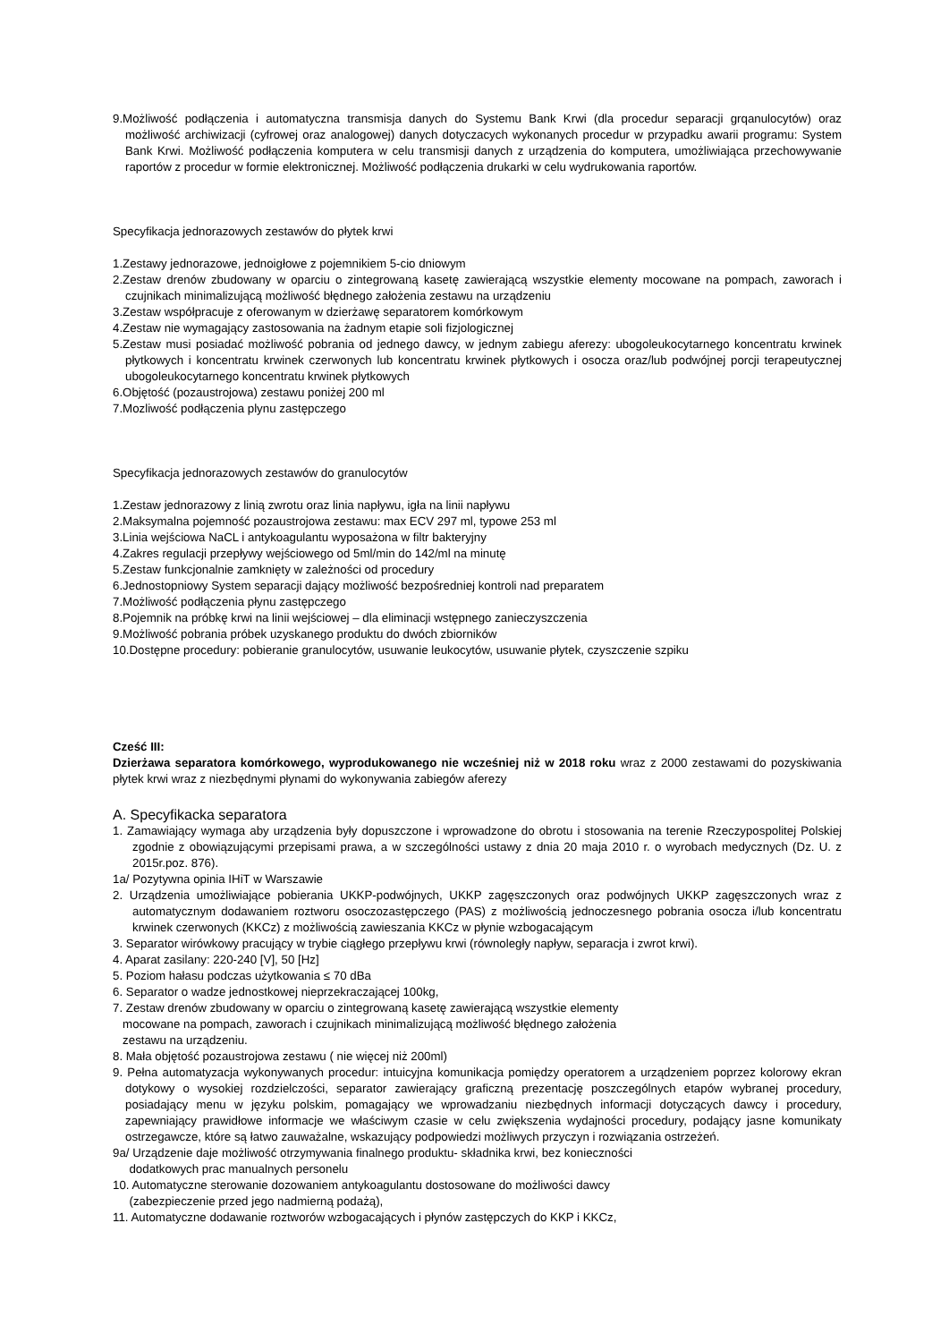9.Możliwość podłączenia i automatyczna transmisja danych do Systemu Bank Krwi (dla procedur separacji grqanulocytów) oraz możliwość archiwizacji (cyfrowej oraz analogowej) danych dotyczacych wykonanych procedur w przypadku awarii programu: System Bank Krwi. Możliwość podłączenia komputera w celu transmisji danych z urządzenia do komputera, umożliwiająca przechowywanie raportów z procedur w formie elektronicznej. Możliwość podłączenia drukarki w celu wydrukowania raportów.
Specyfikacja jednorazowych zestawów do płytek krwi
1.Zestawy jednorazowe, jednoigłowe z pojemnikiem 5-cio dniowym
2.Zestaw drenów zbudowany w oparciu o zintegrowaną kasetę zawierającą wszystkie elementy mocowane na pompach, zaworach i czujnikach minimalizującą możliwość błędnego założenia zestawu na urządzeniu
3.Zestaw współpracuje z oferowanym w dzierżawę separatorem komórkowym
4.Zestaw nie wymagający zastosowania na żadnym etapie soli fizjologicznej
5.Zestaw musi posiadać możliwość pobrania od jednego dawcy, w jednym zabiegu aferezy: ubogoleukocytarnego koncentratu krwinek płytkowych i koncentratu krwinek czerwonych lub koncentratu krwinek płytkowych i osocza oraz/lub podwójnej porcji terapeutycznej ubogoleukocytarnego koncentratu krwinek płytkowych
6.Objętość (pozaustrojowa) zestawu poniżej 200 ml
7.Mozliwość podłączenia plynu zastępczego
Specyfikacja jednorazowych zestawów do granulocytów
1.Zestaw jednorazowy z linią zwrotu oraz linia napływu, igła na linii napływu
2.Maksymalna pojemność pozaustrojowa zestawu: max ECV 297 ml, typowe 253 ml
3.Linia wejściowa NaCL i antykoagulantu wyposażona w filtr bakteryjny
4.Zakres regulacji przepływy wejściowego od 5ml/min do 142/ml na minutę
5.Zestaw funkcjonalnie zamknięty w zależności od procedury
6.Jednostopniowy System separacji dający możliwość bezpośredniej kontroli nad preparatem
7.Możliwość podłączenia płynu zastępczego
8.Pojemnik na próbkę krwi na linii wejściowej – dla eliminacji wstępnego zanieczyszczenia
9.Możliwość pobrania próbek uzyskanego produktu do dwóch zbiorników
10.Dostępne procedury: pobieranie granulocytów, usuwanie leukocytów, usuwanie płytek, czyszczenie szpiku
Cześć III:
Dzierżawa separatora komórkowego, wyprodukowanego nie wcześniej niż w 2018 roku wraz z 2000 zestawami do pozyskiwania płytek krwi wraz z niezbędnymi płynami do wykonywania zabiegów aferezy
A. Specyfikacka separatora
1. Zamawiający wymaga aby urządzenia były dopuszczone i wprowadzone do obrotu i stosowania na terenie Rzeczypospolitej Polskiej zgodnie z obowiązującymi przepisami prawa, a w szczególności ustawy z dnia 20 maja 2010 r. o wyrobach medycznych (Dz. U. z 2015r.poz. 876).
1a/ Pozytywna opinia IHiT w Warszawie
2. Urządzenia umożliwiające pobierania UKKP-podwójnych, UKKP zagęszczonych oraz podwójnych UKKP zagęszczonych wraz z automatycznym dodawaniem roztworu osoczozastępczego (PAS) z możliwością jednoczesnego pobrania osocza i/lub koncentratu krwinek czerwonych (KKCz) z możliwością zawieszania KKCz w płynie wzbogacającym
3. Separator wirówkowy pracujący w trybie ciągłego przepływu krwi (równoległy napływ, separacja i zwrot krwi).
4. Aparat zasilany: 220-240 [V], 50 [Hz]
5. Poziom hałasu podczas użytkowania ≤ 70 dBa
6. Separator o wadze jednostkowej nieprzekraczającej 100kg,
7. Zestaw drenów zbudowany w oparciu o zintegrowaną kasetę zawierającą wszystkie elementy
mocowane na pompach, zaworach i czujnikach minimalizującą możliwość błędnego założenia
zestawu na urządzeniu.
8. Mała objętość pozaustrojowa zestawu ( nie więcej niż 200ml)
9. Pełna automatyzacja wykonywanych procedur: intuicyjna komunikacja pomiędzy operatorem a urządzeniem poprzez kolorowy ekran dotykowy o wysokiej rozdzielczości, separator zawierający graficzną prezentację poszczególnych etapów wybranej procedury, posiadający menu w języku polskim, pomagający we wprowadzaniu niezbędnych informacji dotyczących dawcy i procedury, zapewniający prawidłowe informacje we właściwym czasie w celu zwiększenia wydajności procedury, podający jasne komunikaty ostrzegawcze, które są łatwo zauważalne, wskazujący podpowiedzi możliwych przyczyn i rozwiązania ostrzeżeń.
9a/ Urządzenie daje możliwość otrzymywania finalnego produktu- składnika krwi, bez konieczności
dodatkowych prac manualnych personelu
10. Automatyczne sterowanie dozowaniem antykoagulantu dostosowane do możliwości dawcy
(zabezpieczenie przed jego nadmierną podażą),
11. Automatyczne dodawanie roztworów wzbogacających i płynów zastępczych do KKP i KKCz,